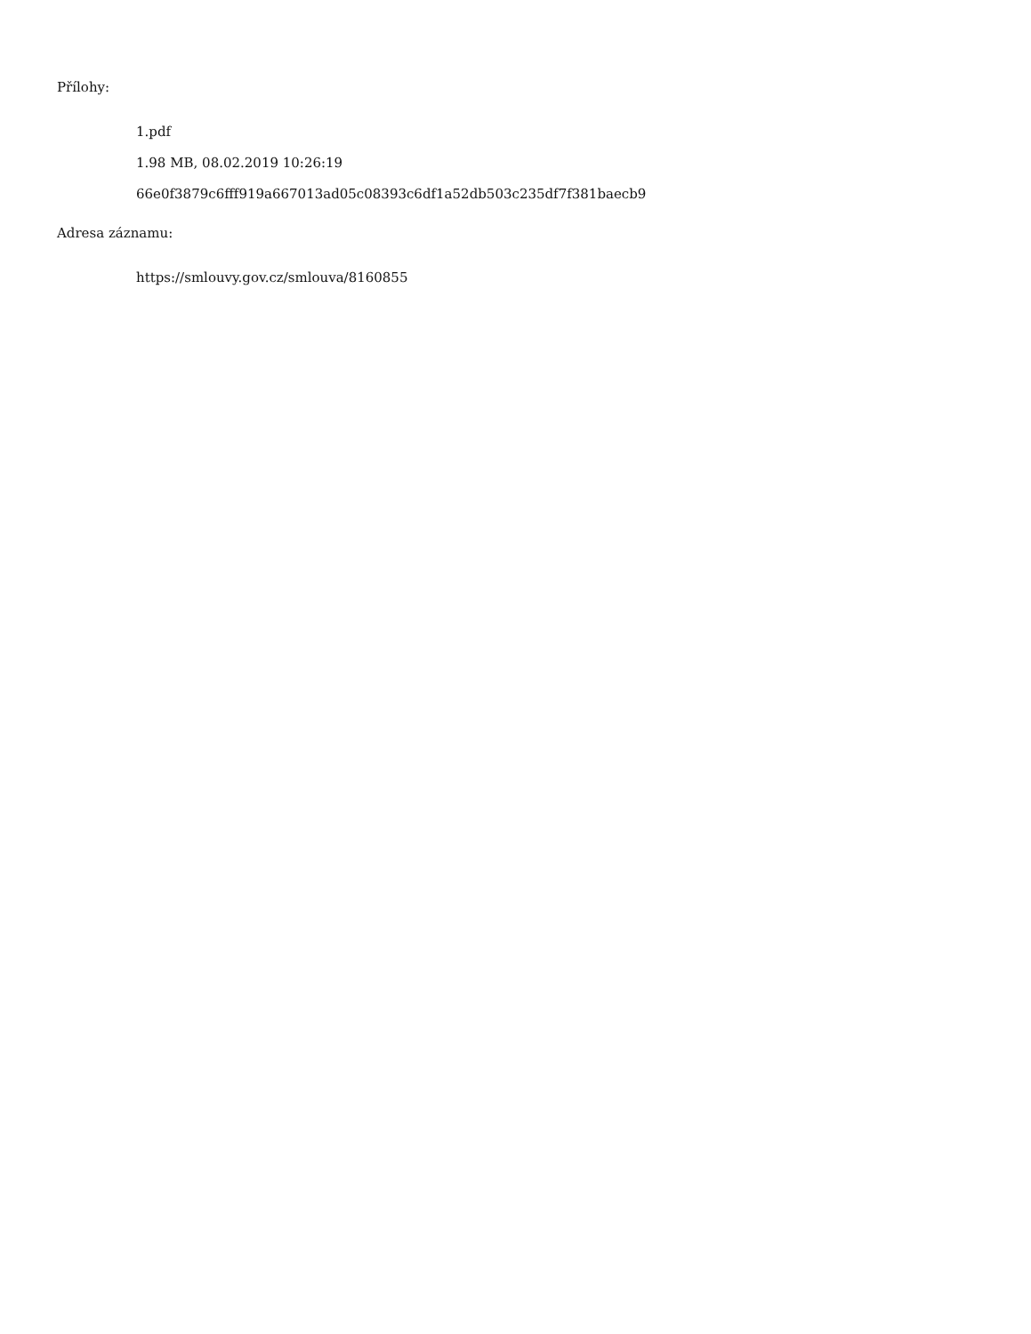Přílohy:
1.pdf
1.98 MB, 08.02.2019 10:26:19
66e0f3879c6fff919a667013ad05c08393c6df1a52db503c235df7f381baecb9
Adresa záznamu:
https://smlouvy.gov.cz/smlouva/8160855